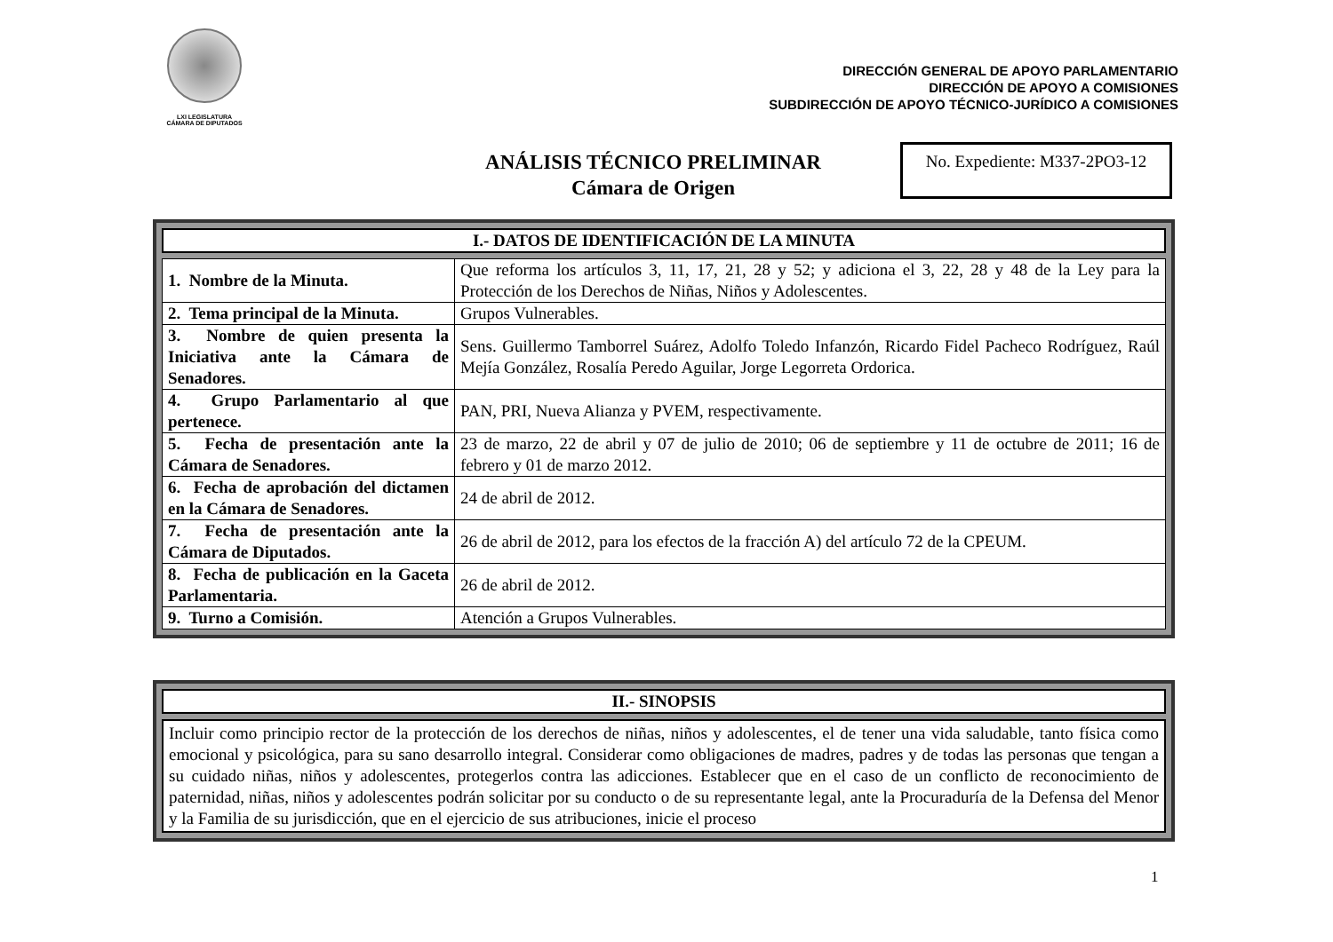LXI LEGISLATURA
CÁMARA DE DIPUTADOS
DIRECCIÓN GENERAL DE APOYO PARLAMENTARIO
DIRECCIÓN DE APOYO A COMISIONES
SUBDIRECCIÓN DE APOYO TÉCNICO-JURÍDICO A COMISIONES
ANÁLISIS TÉCNICO PRELIMINAR
Cámara de Origen
No. Expediente: M337-2PO3-12
I.- DATOS DE IDENTIFICACIÓN DE LA MINUTA
| 1. Nombre de la Minuta. | Que reforma los artículos 3, 11, 17, 21, 28 y 52; y adiciona el 3, 22, 28 y 48 de la Ley para la Protección de los Derechos de Niñas, Niños y Adolescentes. |
| 2. Tema principal de la Minuta. | Grupos Vulnerables. |
| 3. Nombre de quien presenta la Iniciativa ante la Cámara de Senadores. | Sens. Guillermo Tamborrel Suárez, Adolfo Toledo Infanzón, Ricardo Fidel Pacheco Rodríguez, Raúl Mejía González, Rosalía Peredo Aguilar, Jorge Legorreta Ordorica. |
| 4. Grupo Parlamentario al que pertenece. | PAN, PRI, Nueva Alianza y PVEM, respectivamente. |
| 5. Fecha de presentación ante la Cámara de Senadores. | 23 de marzo, 22 de abril y 07 de julio de 2010; 06 de septiembre y 11 de octubre de 2011; 16 de febrero y 01 de marzo 2012. |
| 6. Fecha de aprobación del dictamen en la Cámara de Senadores. | 24 de abril de 2012. |
| 7. Fecha de presentación ante la Cámara de Diputados. | 26 de abril de 2012, para los efectos de la fracción A) del artículo 72 de la CPEUM. |
| 8. Fecha de publicación en la Gaceta Parlamentaria. | 26 de abril de 2012. |
| 9. Turno a Comisión. | Atención a Grupos Vulnerables. |
II.- SINOPSIS
Incluir como principio rector de la protección de los derechos de niñas, niños y adolescentes, el de tener una vida saludable, tanto física como emocional y psicológica, para su sano desarrollo integral. Considerar como obligaciones de madres, padres y de todas las personas que tengan a su cuidado niñas, niños y adolescentes, protegerlos contra las adicciones. Establecer que en el caso de un conflicto de reconocimiento de paternidad, niñas, niños y adolescentes podrán solicitar por su conducto o de su representante legal, ante la Procuraduría de la Defensa del Menor y la Familia de su jurisdicción, que en el ejercicio de sus atribuciones, inicie el proceso
1